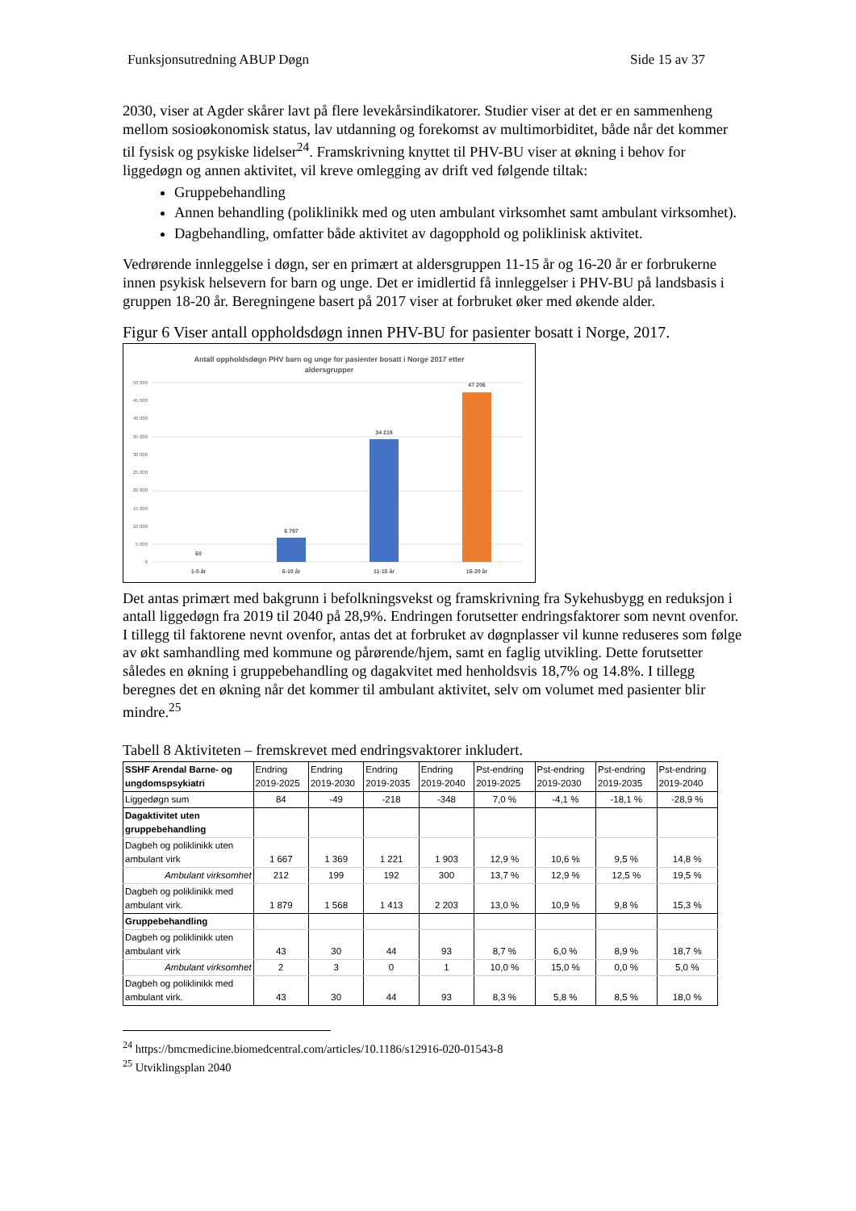Funksjonsutredning ABUP Døgn Side 15 av 37
2030, viser at Agder skårer lavt på flere levekårsindikatorer. Studier viser at det er en sammenheng mellom sosioøkonomisk status, lav utdanning og forekomst av multimorbiditet, både når det kommer til fysisk og psykiske lidelser<sup>24</sup>. Framskrivning knyttet til PHV-BU viser at økning i behov for liggedøgn og annen aktivitet, vil kreve omlegging av drift ved følgende tiltak:
Gruppebehandling
Annen behandling (poliklinikk med og uten ambulant virksomhet samt ambulant virksomhet).
Dagbehandling, omfatter både aktivitet av dagopphold og poliklinisk aktivitet.
Vedrørende innleggelse i døgn, ser en primært at aldersgruppen 11-15 år og 16-20 år er forbrukerne innen psykisk helsevern for barn og unge. Det er imidlertid få innleggelser i PHV-BU på landsbasis i gruppen 18-20 år. Beregningene basert på 2017 viser at forbruket øker med økende alder.
Figur 6 Viser antall oppholdsdøgn innen PHV-BU for pasienter bosatt i Norge, 2017.
Antall oppholdsdøgn PHV barn og unge for pasienter bosatt i Norge 2017 etter
aldersgrupper
50 000
45 000
40 000
35 000
30 000
25 000
20 000
15 000
10 000
5 000
0
60
6 797
34 219
47 206
1-5 år
6-10 år
11-15 år
16-20 år
Det antas primært med bakgrunn i befolkningsvekst og framskrivning fra Sykehusbygg en reduksjon i antall liggedøgn fra 2019 til 2040 på 28,9%. Endringen forutsetter endringsfaktorer som nevnt ovenfor. I tillegg til faktorene nevnt ovenfor, antas det at forbruket av døgnplasser vil kunne reduseres som følge av økt samhandling med kommune og pårørende/hjem, samt en faglig utvikling. Dette forutsetter således en økning i gruppebehandling og dagakvitet med henholdsvis 18,7% og 14.8%. I tillegg beregnes det en økning når det kommer til ambulant aktivitet, selv om volumet med pasienter blir mindre.<sup>25</sup>
Tabell 8 Aktiviteten – fremskrevet med endringsvaktorer inkludert.
| SSHF Arendal Barne- og ungdomspsykiatri | Endring 2019-2025 | Endring 2019-2030 | Endring 2019-2035 | Endring 2019-2040 | Pst-endring 2019-2025 | Pst-endring 2019-2030 | Pst-endring 2019-2035 | Pst-endring 2019-2040 |
| Liggedøgn sum | 84 | -49 | -218 | -348 | 7,0 % | -4,1 % | -18,1 % | -28,9 % |
| Dagaktivitet uten gruppebehandling | | | | | | | | |
| Dagbeh og poliklinikk uten ambulant virk | 1 667 | 1 369 | 1 221 | 1 903 | 12,9 % | 10,6 % | 9,5 % | 14,8 % |
| Ambulant virksomhet | 212 | 199 | 192 | 300 | 13,7 % | 12,9 % | 12,5 % | 19,5 % |
| Dagbeh og poliklinikk med ambulant virk. | 1 879 | 1 568 | 1 413 | 2 203 | 13,0 % | 10,9 % | 9,8 % | 15,3 % |
| Gruppebehandling | | | | | | | | |
| Dagbeh og poliklinikk uten ambulant virk | 43 | 30 | 44 | 93 | 8,7 % | 6,0 % | 8,9 % | 18,7 % |
| Ambulant virksomhet | 2 | 3 | 0 | 1 | 10,0 % | 15,0 % | 0,0 % | 5,0 % |
| Dagbeh og poliklinikk med ambulant virk. | 43 | 30 | 44 | 93 | 8,3 % | 5,8 % | 8,5 % | 18,0 % |
<sup>24</sup> https://bmcmedicine.biomedcentral.com/articles/10.1186/s12916-020-01543-8
<sup>25</sup> Utviklingsplan 2040